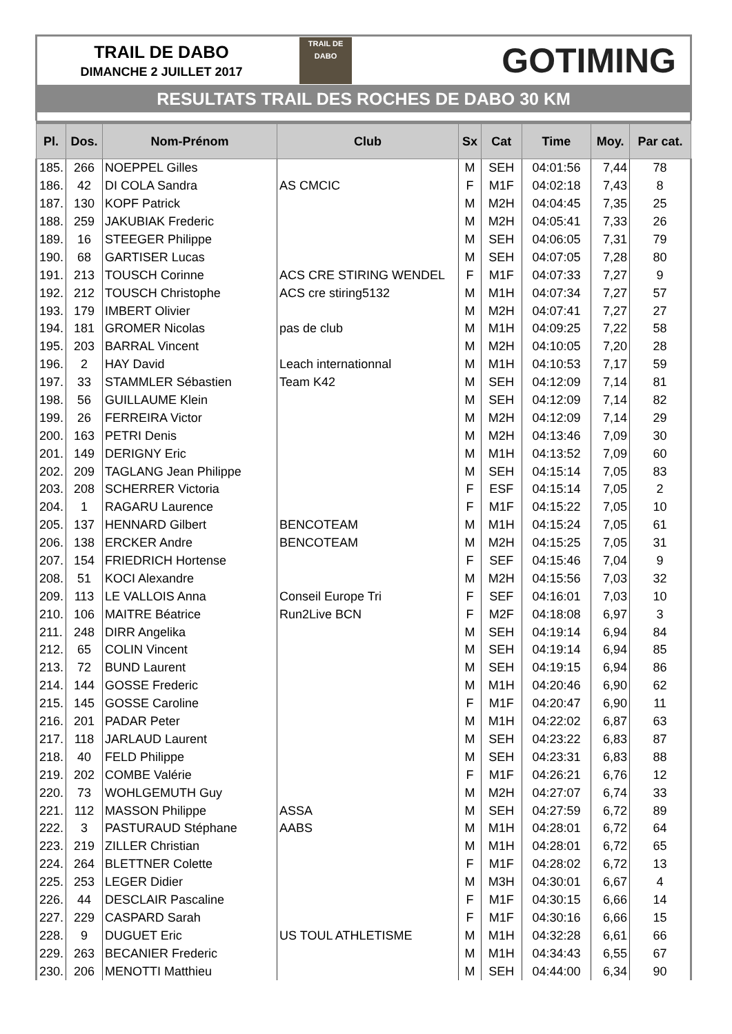TRAIL DE DABO
DIMANCHE 2 JUILLET 2017
TRAIL DE
DABO
GOTIMING
RESULTATS TRAIL DES ROCHES DE DABO 30 KM
| Pl. | Dos. | Nom-Prénom | Club | Sx | Cat | Time | Moy. | Par cat. |
| --- | --- | --- | --- | --- | --- | --- | --- | --- |
| 185. | 266 | NOEPPEL Gilles | | M | SEH | 04:01:56 | 7,44 | 78 |
| 186. | 42 | DI COLA Sandra | AS CMCIC | F | M1F | 04:02:18 | 7,43 | 8 |
| 187. | 130 | KOPF Patrick | | M | M2H | 04:04:45 | 7,35 | 25 |
| 188. | 259 | JAKUBIAK Frederic | | M | M2H | 04:05:41 | 7,33 | 26 |
| 189. | 16 | STEEGER Philippe | | M | SEH | 04:06:05 | 7,31 | 79 |
| 190. | 68 | GARTISER Lucas | | M | SEH | 04:07:05 | 7,28 | 80 |
| 191. | 213 | TOUSCH Corinne | ACS CRE STIRING WENDEL | F | M1F | 04:07:33 | 7,27 | 9 |
| 192. | 212 | TOUSCH Christophe | ACS cre stiring5132 | M | M1H | 04:07:34 | 7,27 | 57 |
| 193. | 179 | IMBERT Olivier | | M | M2H | 04:07:41 | 7,27 | 27 |
| 194. | 181 | GROMER Nicolas | pas de club | M | M1H | 04:09:25 | 7,22 | 58 |
| 195. | 203 | BARRAL Vincent | | M | M2H | 04:10:05 | 7,20 | 28 |
| 196. | 2 | HAY David | Leach internationnal | M | M1H | 04:10:53 | 7,17 | 59 |
| 197. | 33 | STAMMLER Sébastien | Team K42 | M | SEH | 04:12:09 | 7,14 | 81 |
| 198. | 56 | GUILLAUME Klein | | M | SEH | 04:12:09 | 7,14 | 82 |
| 199. | 26 | FERREIRA Victor | | M | M2H | 04:12:09 | 7,14 | 29 |
| 200. | 163 | PETRI Denis | | M | M2H | 04:13:46 | 7,09 | 30 |
| 201. | 149 | DERIGNY Eric | | M | M1H | 04:13:52 | 7,09 | 60 |
| 202. | 209 | TAGLANG Jean Philippe | | M | SEH | 04:15:14 | 7,05 | 83 |
| 203. | 208 | SCHERRER Victoria | | F | ESF | 04:15:14 | 7,05 | 2 |
| 204. | 1 | RAGARU Laurence | | F | M1F | 04:15:22 | 7,05 | 10 |
| 205. | 137 | HENNARD Gilbert | BENCOTEAM | M | M1H | 04:15:24 | 7,05 | 61 |
| 206. | 138 | ERCKER Andre | BENCOTEAM | M | M2H | 04:15:25 | 7,05 | 31 |
| 207. | 154 | FRIEDRICH Hortense | | F | SEF | 04:15:46 | 7,04 | 9 |
| 208. | 51 | KOCI Alexandre | | M | M2H | 04:15:56 | 7,03 | 32 |
| 209. | 113 | LE VALLOIS Anna | Conseil Europe Tri | F | SEF | 04:16:01 | 7,03 | 10 |
| 210. | 106 | MAITRE Béatrice | Run2Live BCN | F | M2F | 04:18:08 | 6,97 | 3 |
| 211. | 248 | DIRR Angelika | | M | SEH | 04:19:14 | 6,94 | 84 |
| 212. | 65 | COLIN Vincent | | M | SEH | 04:19:14 | 6,94 | 85 |
| 213. | 72 | BUND Laurent | | M | SEH | 04:19:15 | 6,94 | 86 |
| 214. | 144 | GOSSE Frederic | | M | M1H | 04:20:46 | 6,90 | 62 |
| 215. | 145 | GOSSE Caroline | | F | M1F | 04:20:47 | 6,90 | 11 |
| 216. | 201 | PADAR Peter | | M | M1H | 04:22:02 | 6,87 | 63 |
| 217. | 118 | JARLAUD Laurent | | M | SEH | 04:23:22 | 6,83 | 87 |
| 218. | 40 | FELD Philippe | | M | SEH | 04:23:31 | 6,83 | 88 |
| 219. | 202 | COMBE Valérie | | F | M1F | 04:26:21 | 6,76 | 12 |
| 220. | 73 | WOHLGEMUTH Guy | | M | M2H | 04:27:07 | 6,74 | 33 |
| 221. | 112 | MASSON Philippe | ASSA | M | SEH | 04:27:59 | 6,72 | 89 |
| 222. | 3 | PASTURAUD Stéphane | AABS | M | M1H | 04:28:01 | 6,72 | 64 |
| 223. | 219 | ZILLER Christian | | M | M1H | 04:28:01 | 6,72 | 65 |
| 224. | 264 | BLETTNER Colette | | F | M1F | 04:28:02 | 6,72 | 13 |
| 225. | 253 | LEGER Didier | | M | M3H | 04:30:01 | 6,67 | 4 |
| 226. | 44 | DESCLAIR Pascaline | | F | M1F | 04:30:15 | 6,66 | 14 |
| 227. | 229 | CASPARD Sarah | | F | M1F | 04:30:16 | 6,66 | 15 |
| 228. | 9 | DUGUET Eric | US TOUL ATHLETISME | M | M1H | 04:32:28 | 6,61 | 66 |
| 229. | 263 | BECANIER Frederic | | M | M1H | 04:34:43 | 6,55 | 67 |
| 230. | 206 | MENOTTI Matthieu | | M | SEH | 04:44:00 | 6,34 | 90 |